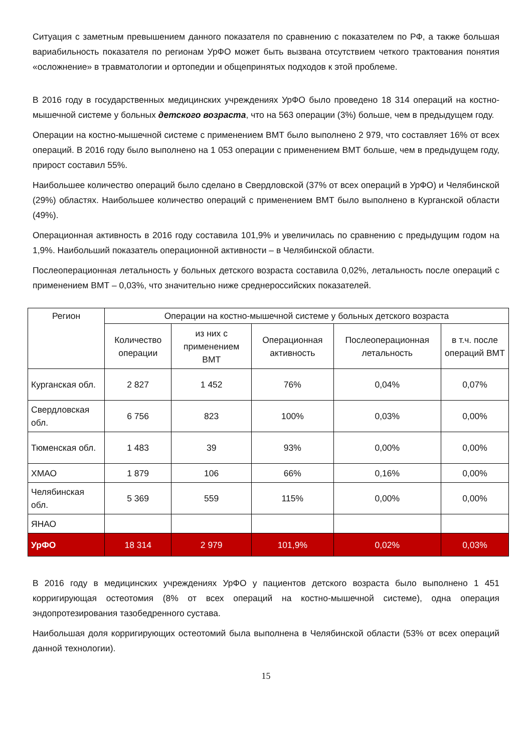Ситуация с заметным превышением данного показателя по сравнению с показателем по РФ, а также большая вариабильность показателя по регионам УрФО может быть вызвана отсутствием четкого трактования понятия «осложнение» в травматологии и ортопедии и общепринятых подходов к этой проблеме.
В 2016 году в государственных медицинских учреждениях УрФО было проведено 18 314 операций на костно-мышечной системе у больных детского возраста, что на 563 операции (3%) больше, чем в предыдущем году.
Операции на костно-мышечной системе с применением ВМТ было выполнено 2 979, что составляет 16% от всех операций. В 2016 году было выполнено на 1 053 операции с применением ВМТ больше, чем в предыдущем году, прирост составил 55%.
Наибольшее количество операций было сделано в Свердловской (37% от всех операций в УрФО) и Челябинской (29%) областях. Наибольшее количество операций с применением ВМТ было выполнено в Курганской области (49%).
Операционная активность в 2016 году составила 101,9% и увеличилась по сравнению с предыдущим годом на 1,9%. Наибольший показатель операционной активности – в Челябинской области.
Послеоперационная летальность у больных детского возраста составила 0,02%, летальность после операций с применением ВМТ – 0,03%, что значительно ниже среднероссийских показателей.
| Регион | Операции на костно-мышечной системе у больных детского возраста | | | | |
| --- | --- | --- | --- | --- | --- |
| | Количество операции | из них с применением ВМТ | Операционная активность | Послеоперационная летальность | в т.ч. после операций ВМТ |
| Курганская обл. | 2 827 | 1 452 | 76% | 0,04% | 0,07% |
| Свердловская обл. | 6 756 | 823 | 100% | 0,03% | 0,00% |
| Тюменская обл. | 1 483 | 39 | 93% | 0,00% | 0,00% |
| ХМАО | 1 879 | 106 | 66% | 0,16% | 0,00% |
| Челябинская обл. | 5 369 | 559 | 115% | 0,00% | 0,00% |
| ЯНАО | | | | | |
| УрФО | 18 314 | 2 979 | 101,9% | 0,02% | 0,03% |
В 2016 году в медицинских учреждениях УрФО у пациентов детского возраста было выполнено 1 451 корригирующая остеотомия (8% от всех операций на костно-мышечной системе), одна операция эндопротезирования тазобедренного сустава.
Наибольшая доля корригирующих остеотомий была выполнена в Челябинской области (53% от всех операций данной технологии).
15